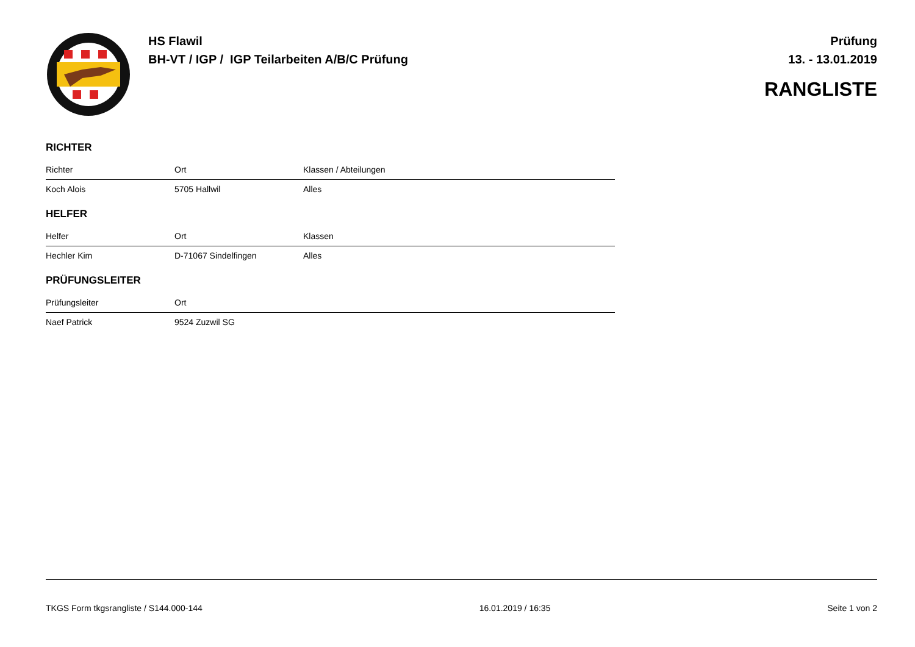HS Flawil
BH-VT / IGP / IGP Teilarbeiten A/B/C Prüfung
Prüfung
13. - 13.01.2019
RANGLISTE
RICHTER
| Richter | Ort | Klassen / Abteilungen |
| --- | --- | --- |
| Koch Alois | 5705 Hallwil | Alles |
HELFER
| Helfer | Ort | Klassen |
| --- | --- | --- |
| Hechler Kim | D-71067 Sindelfingen | Alles |
PRÜFUNGSLEITER
| Prüfungsleiter | Ort | |
| --- | --- | --- |
| Naef Patrick | 9524 Zuzwil SG | |
TKGS Form tkgsrangliste / S144.000-144 16.01.2019 / 16:35 Seite 1 von 2